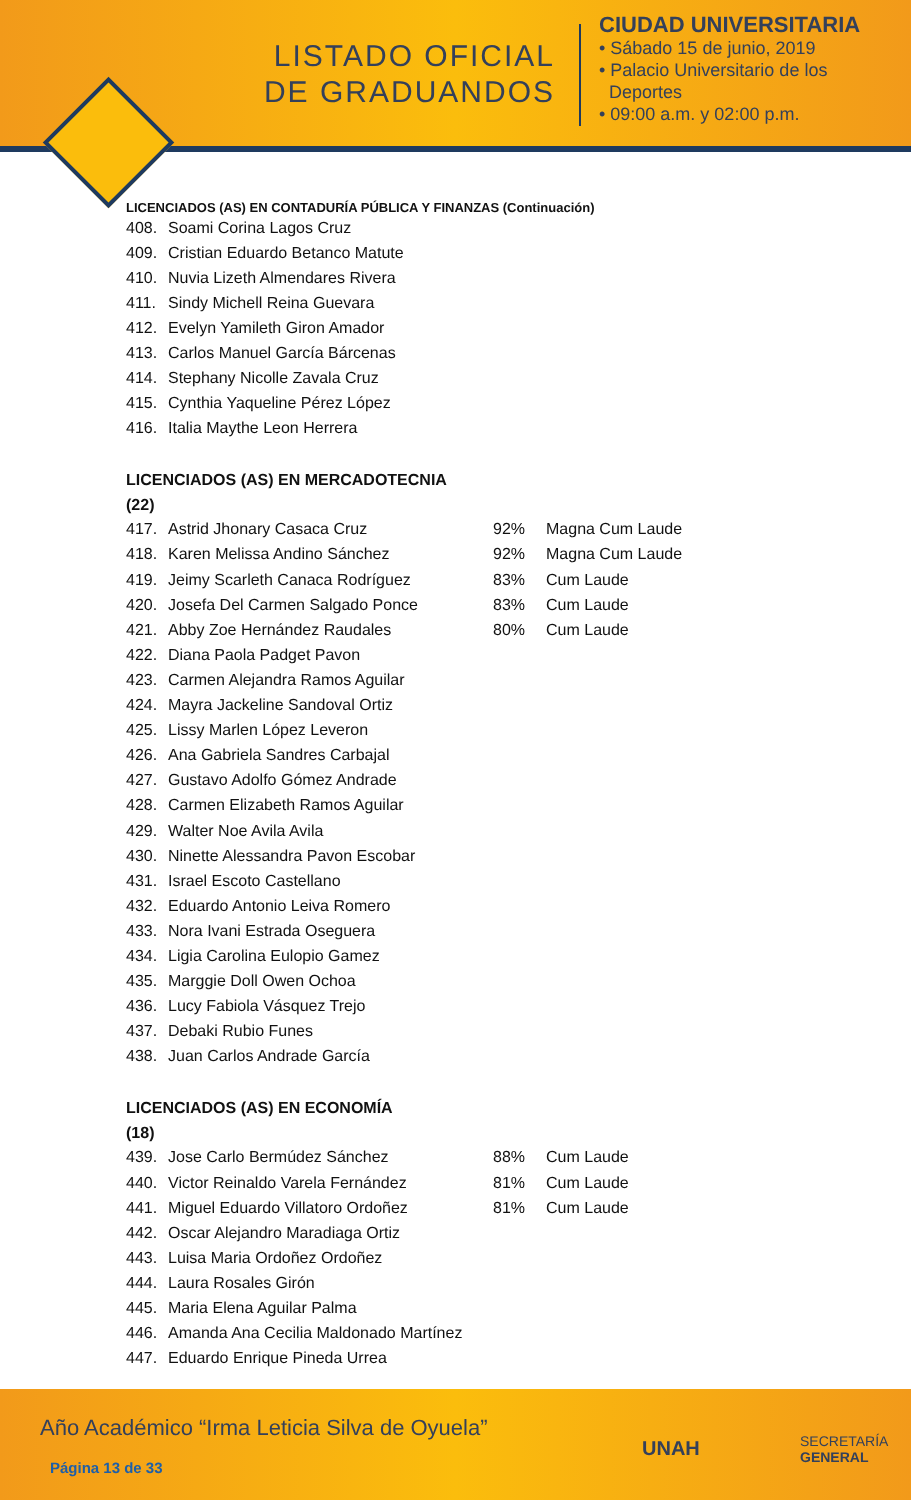LISTADO OFICIAL
DE GRADUANDOS
CIUDAD UNIVERSITARIA
• Sábado 15 de junio, 2019
• Palacio Universitario de los
Deportes
• 09:00 a.m. y 02:00 p.m.
LICENCIADOS (AS) EN CONTADURÍA PÚBLICA Y FINANZAS (Continuación)
| 408. | Soami Corina Lagos Cruz |
| 409. | Cristian Eduardo Betanco Matute |
| 410. | Nuvia Lizeth Almendares Rivera |
| 411. | Sindy Michell Reina Guevara |
| 412. | Evelyn Yamileth Giron Amador |
| 413. | Carlos Manuel García Bárcenas |
| 414. | Stephany Nicolle Zavala Cruz |
| 415. | Cynthia Yaqueline Pérez López |
| 416. | Italia Maythe Leon Herrera |
LICENCIADOS (AS) EN MERCADOTECNIA
(22)
| 417. | Astrid Jhonary Casaca Cruz | 92% | Magna Cum Laude |
| 418. | Karen Melissa Andino Sánchez | 92% | Magna Cum Laude |
| 419. | Jeimy Scarleth Canaca Rodríguez | 83% | Cum Laude |
| 420. | Josefa Del Carmen Salgado Ponce | 83% | Cum Laude |
| 421. | Abby Zoe Hernández Raudales | 80% | Cum Laude |
| 422. | Diana Paola Padget Pavon | | |
| 423. | Carmen Alejandra Ramos Aguilar | | |
| 424. | Mayra Jackeline Sandoval Ortiz | | |
| 425. | Lissy Marlen López Leveron | | |
| 426. | Ana Gabriela Sandres Carbajal | | |
| 427. | Gustavo Adolfo Gómez Andrade | | |
| 428. | Carmen Elizabeth Ramos Aguilar | | |
| 429. | Walter Noe Avila Avila | | |
| 430. | Ninette Alessandra Pavon Escobar | | |
| 431. | Israel Escoto Castellano | | |
| 432. | Eduardo Antonio Leiva Romero | | |
| 433. | Nora Ivani Estrada Oseguera | | |
| 434. | Ligia Carolina Eulopio Gamez | | |
| 435. | Marggie Doll Owen Ochoa | | |
| 436. | Lucy Fabiola Vásquez Trejo | | |
| 437. | Debaki Rubio Funes | | |
| 438. | Juan Carlos Andrade García | | |
LICENCIADOS (AS) EN ECONOMÍA
(18)
| 439. | Jose Carlo Bermúdez Sánchez | 88% | Cum Laude |
| 440. | Victor Reinaldo Varela Fernández | 81% | Cum Laude |
| 441. | Miguel Eduardo Villatoro Ordoñez | 81% | Cum Laude |
| 442. | Oscar Alejandro Maradiaga Ortiz | | |
| 443. | Luisa Maria Ordoñez Ordoñez | | |
| 444. | Laura Rosales Girón | | |
| 445. | Maria Elena Aguilar Palma | | |
| 446. | Amanda Ana Cecilia Maldonado Martínez | | |
| 447. | Eduardo Enrique Pineda Urrea | | |
Año Académico “Irma Leticia Silva de Oyuela”
Página 13 de 33
UNAH
SECRETARÍA
GENERAL